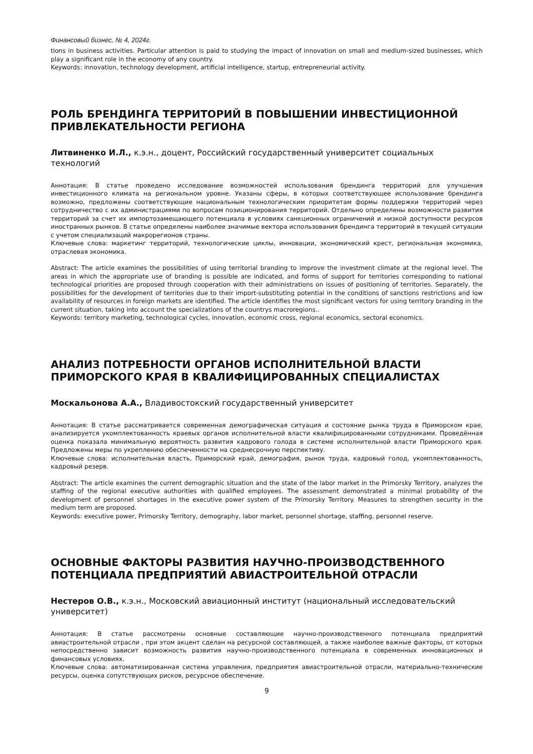Финансовый бизнес, № 4, 2024г.
tions in business activities. Particular attention is paid to studying the impact of innovation on small and medium-sized businesses, which play a significant role in the economy of any country.
Keywords: innovation, technology development, artificial intelligence, startup, entrepreneurial activity.
РОЛЬ БРЕНДИНГА ТЕРРИТОРИЙ В ПОВЫШЕНИИ ИНВЕСТИЦИОННОЙ ПРИВЛЕКАТЕЛЬНОСТИ РЕГИОНА
Литвиненко И.Л., к.э.н., доцент, Российский государственный университет социальных технологий
Аннотация: В статье проведено исследование возможностей использования брендинга территорий для улучшения инвестиционного климата на региональном уровне. Указаны сферы, в которых соответствующее использование брендинга возможно, предложены соответствующие национальным технологическим приоритетам формы поддержки территорий через сотрудничество с их администрациями по вопросам позиционирования территорий. Отдельно определены возможности развития территорий за счет их импортозамещающего потенциала в условиях санкционных ограничений и низкой доступности ресурсов иностранных рынков. В статье определены наиболее значимые вектора использования брендинга территорий в текущей ситуации с учетом специализаций макрорегионов страны.
Ключевые слова: маркетинг территорий, технологические циклы, инновации, экономический крест, региональная экономика, отраслевая экономика.
Abstract: The article examines the possibilities of using territorial branding to improve the investment climate at the regional level. The areas in which the appropriate use of branding is possible are indicated, and forms of support for territories corresponding to national technological priorities are proposed through cooperation with their administrations on issues of positioning of territories. Separately, the possibilities for the development of territories due to their import-substituting potential in the conditions of sanctions restrictions and low availability of resources in foreign markets are identified. The article identifies the most significant vectors for using territory branding in the current situation, taking into account the specializations of the countrys macroregions..
Keywords: territory marketing, technological cycles, innovation, economic cross, regional economics, sectoral economics.
АНАЛИЗ ПОТРЕБНОСТИ ОРГАНОВ ИСПОЛНИТЕЛЬНОЙ ВЛАСТИ ПРИМОРСКОГО КРАЯ В КВАЛИФИЦИРОВАННЫХ СПЕЦИАЛИСТАХ
Москальонова А.А., Владивостокский государственный университет
Аннотация: В статье рассматривается современная демографическая ситуация и состояние рынка труда в Приморском крае, анализируется укомплектованность краевых органов исполнительной власти квалифицированными сотрудниками. Проведённая оценка показала минимальную вероятность развития кадрового голода в системе исполнительной власти Приморского края. Предложены меры по укреплению обеспеченности на среднесрочную перспективу.
Ключевые слова: исполнительная власть, Приморский край, демография, рынок труда, кадровый голод, укомплектованность, кадровый резерв.
Abstract: The article examines the current demographic situation and the state of the labor market in the Primorsky Territory, analyzes the staffing of the regional executive authorities with qualified employees. The assessment demonstrated a minimal probability of the development of personnel shortages in the executive power system of the Primorsky Territory. Measures to strengthen security in the medium term are proposed.
Keywords: executive power, Primorsky Territory, demography, labor market, personnel shortage, staffing, personnel reserve.
ОСНОВНЫЕ ФАКТОРЫ РАЗВИТИЯ НАУЧНО-ПРОИЗВОДСТВЕННОГО ПОТЕНЦИАЛА ПРЕДПРИЯТИЙ АВИАСТРОИТЕЛЬНОЙ ОТРАСЛИ
Нестеров О.В., к.э.н., Московский авиационный институт (национальный исследовательский университет)
Аннотация: В статье рассмотрены основные составляющие научно-производственного потенциала предприятий авиастроительной отрасли , при этом акцент сделан на ресурсной составляющей, а также наиболее важные факторы, от которых непосредственно зависит возможность развития научно-производственного потенциала в современных инновационных и финансовых условиях.
Ключевые слова: автоматизированная система управления, предприятия авиастроительной отрасли, материально-технические ресурсы, оценка сопутствующих рисков, ресурсное обеспечение.
9